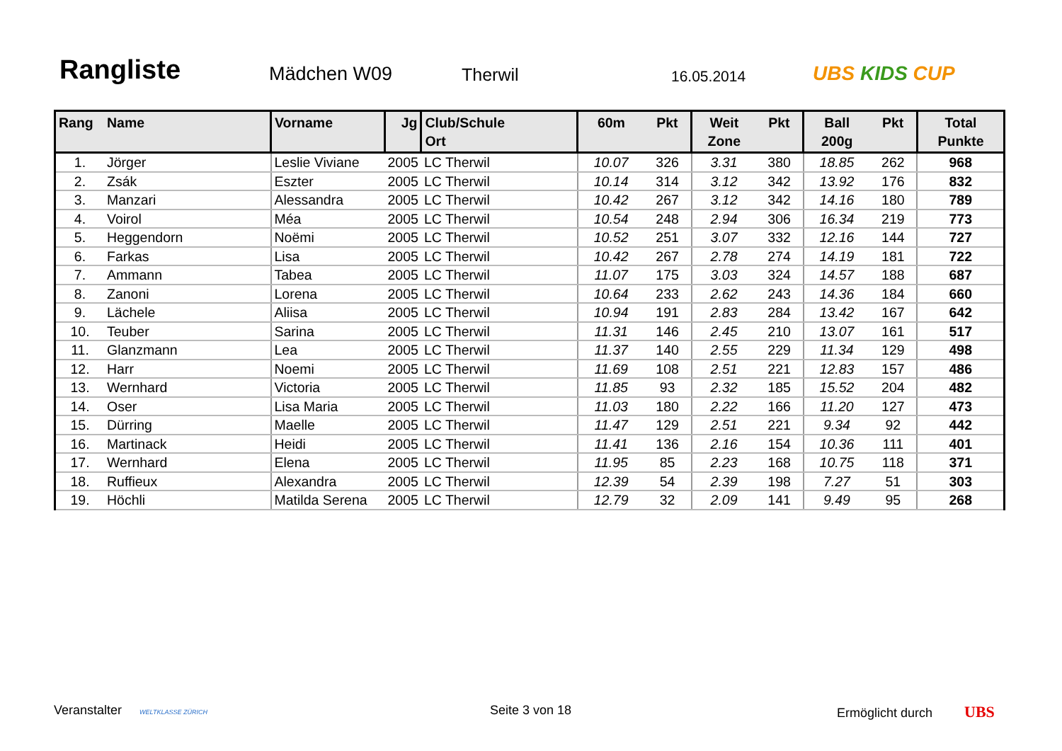Rangliste
Mädchen W09
Therwil
16.05.2014
UBS KIDS CUP
| Rang | Name | Vorname | Jg | Club/Schule Ort | 60m | Pkt | Weit Zone | Pkt | Ball 200g | Pkt | Total Punkte |
| --- | --- | --- | --- | --- | --- | --- | --- | --- | --- | --- | --- |
| 1. | Jörger | Leslie Viviane | 2005 | LC Therwil | 10.07 | 326 | 3.31 | 380 | 18.85 | 262 | 968 |
| 2. | Zsák | Eszter | 2005 | LC Therwil | 10.14 | 314 | 3.12 | 342 | 13.92 | 176 | 832 |
| 3. | Manzari | Alessandra | 2005 | LC Therwil | 10.42 | 267 | 3.12 | 342 | 14.16 | 180 | 789 |
| 4. | Voirol | Méa | 2005 | LC Therwil | 10.54 | 248 | 2.94 | 306 | 16.34 | 219 | 773 |
| 5. | Heggendorn | Noëmi | 2005 | LC Therwil | 10.52 | 251 | 3.07 | 332 | 12.16 | 144 | 727 |
| 6. | Farkas | Lisa | 2005 | LC Therwil | 10.42 | 267 | 2.78 | 274 | 14.19 | 181 | 722 |
| 7. | Ammann | Tabea | 2005 | LC Therwil | 11.07 | 175 | 3.03 | 324 | 14.57 | 188 | 687 |
| 8. | Zanoni | Lorena | 2005 | LC Therwil | 10.64 | 233 | 2.62 | 243 | 14.36 | 184 | 660 |
| 9. | Lächele | Aliisa | 2005 | LC Therwil | 10.94 | 191 | 2.83 | 284 | 13.42 | 167 | 642 |
| 10. | Teuber | Sarina | 2005 | LC Therwil | 11.31 | 146 | 2.45 | 210 | 13.07 | 161 | 517 |
| 11. | Glanzmann | Lea | 2005 | LC Therwil | 11.37 | 140 | 2.55 | 229 | 11.34 | 129 | 498 |
| 12. | Harr | Noemi | 2005 | LC Therwil | 11.69 | 108 | 2.51 | 221 | 12.83 | 157 | 486 |
| 13. | Wernhard | Victoria | 2005 | LC Therwil | 11.85 | 93 | 2.32 | 185 | 15.52 | 204 | 482 |
| 14. | Oser | Lisa Maria | 2005 | LC Therwil | 11.03 | 180 | 2.22 | 166 | 11.20 | 127 | 473 |
| 15. | Dürring | Maelle | 2005 | LC Therwil | 11.47 | 129 | 2.51 | 221 | 9.34 | 92 | 442 |
| 16. | Martinack | Heidi | 2005 | LC Therwil | 11.41 | 136 | 2.16 | 154 | 10.36 | 111 | 401 |
| 17. | Wernhard | Elena | 2005 | LC Therwil | 11.95 | 85 | 2.23 | 168 | 10.75 | 118 | 371 |
| 18. | Ruffieux | Alexandra | 2005 | LC Therwil | 12.39 | 54 | 2.39 | 198 | 7.27 | 51 | 303 |
| 19. | Höchli | Matilda Serena | 2005 | LC Therwil | 12.79 | 32 | 2.09 | 141 | 9.49 | 95 | 268 |
Veranstalter WELTKLASSE ZÜRICH
Seite 3 von 18 Ermöglicht durch UBS